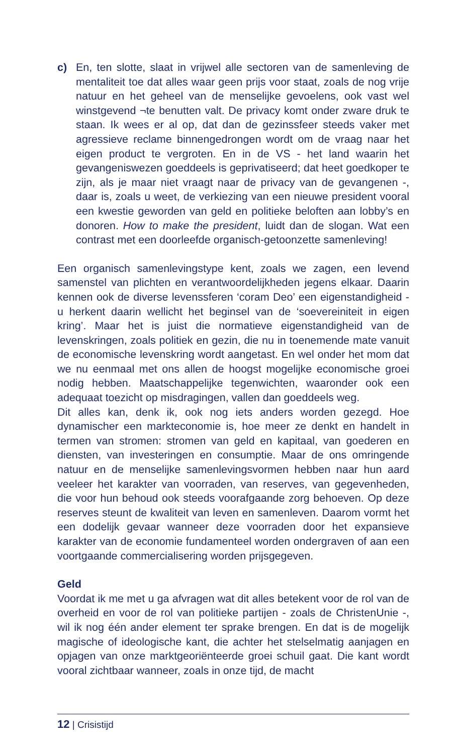c) En, ten slotte, slaat in vrijwel alle sectoren van de samenleving de mentaliteit toe dat alles waar geen prijs voor staat, zoals de nog vrije natuur en het geheel van de menselijke gevoelens, ook vast wel winstgevend ¬te benutten valt. De privacy komt onder zware druk te staan. Ik wees er al op, dat dan de gezinssfeer steeds vaker met agressieve reclame binnengedrongen wordt om de vraag naar het eigen product te vergroten. En in de VS - het land waarin het gevangeniswezen goeddeels is geprivatiseerd; dat heet goedkoper te zijn, als je maar niet vraagt naar de privacy van de gevangenen -, daar is, zoals u weet, de verkiezing van een nieuwe president vooral een kwestie geworden van geld en politieke beloften aan lobby’s en donoren. How to make the president, luidt dan de slogan. Wat een contrast met een doorleefde organisch-getoonzette samenleving!
Een organisch samenlevingstype kent, zoals we zagen, een levend samenstel van plichten en verantwoordelijkheden jegens elkaar. Daarin kennen ook de diverse levenssferen ‘coram Deo’ een eigenstandigheid - u herkent daarin wellicht het beginsel van de ‘soevereiniteit in eigen kring’. Maar het is juist die normatieve eigenstandigheid van de levenskringen, zoals politiek en gezin, die nu in toenemende mate vanuit de economische levenskring wordt aangetast. En wel onder het mom dat we nu eenmaal met ons allen de hoogst mogelijke economische groei nodig hebben. Maatschappelijke tegenwichten, waaronder ook een adequaat toezicht op misdragingen, vallen dan goeddeels weg.
Dit alles kan, denk ik, ook nog iets anders worden gezegd. Hoe dynamischer een markteconomie is, hoe meer ze denkt en handelt in termen van stromen: stromen van geld en kapitaal, van goederen en diensten, van investeringen en consumptie. Maar de ons omringende natuur en de menselijke samenlevingsvormen hebben naar hun aard veeleer het karakter van voorraden, van reserves, van gegevenheden, die voor hun behoud ook steeds voorafgaande zorg behoeven. Op deze reserves steunt de kwaliteit van leven en samenleven. Daarom vormt het een dodelijk gevaar wanneer deze voorraden door het expansieve karakter van de economie fundamenteel worden ondergraven of aan een voortgaande commercialisering worden prijsgegeven.
Geld
Voordat ik me met u ga afvragen wat dit alles betekent voor de rol van de overheid en voor de rol van politieke partijen - zoals de ChristenUnie -, wil ik nog één ander element ter sprake brengen. En dat is de mogelijk magische of ideologische kant, die achter het stelselmatig aanjagen en opjagen van onze marktgeoriënteerde groei schuil gaat. Die kant wordt vooral zichtbaar wanneer, zoals in onze tijd, de macht
12 | Crisistijd